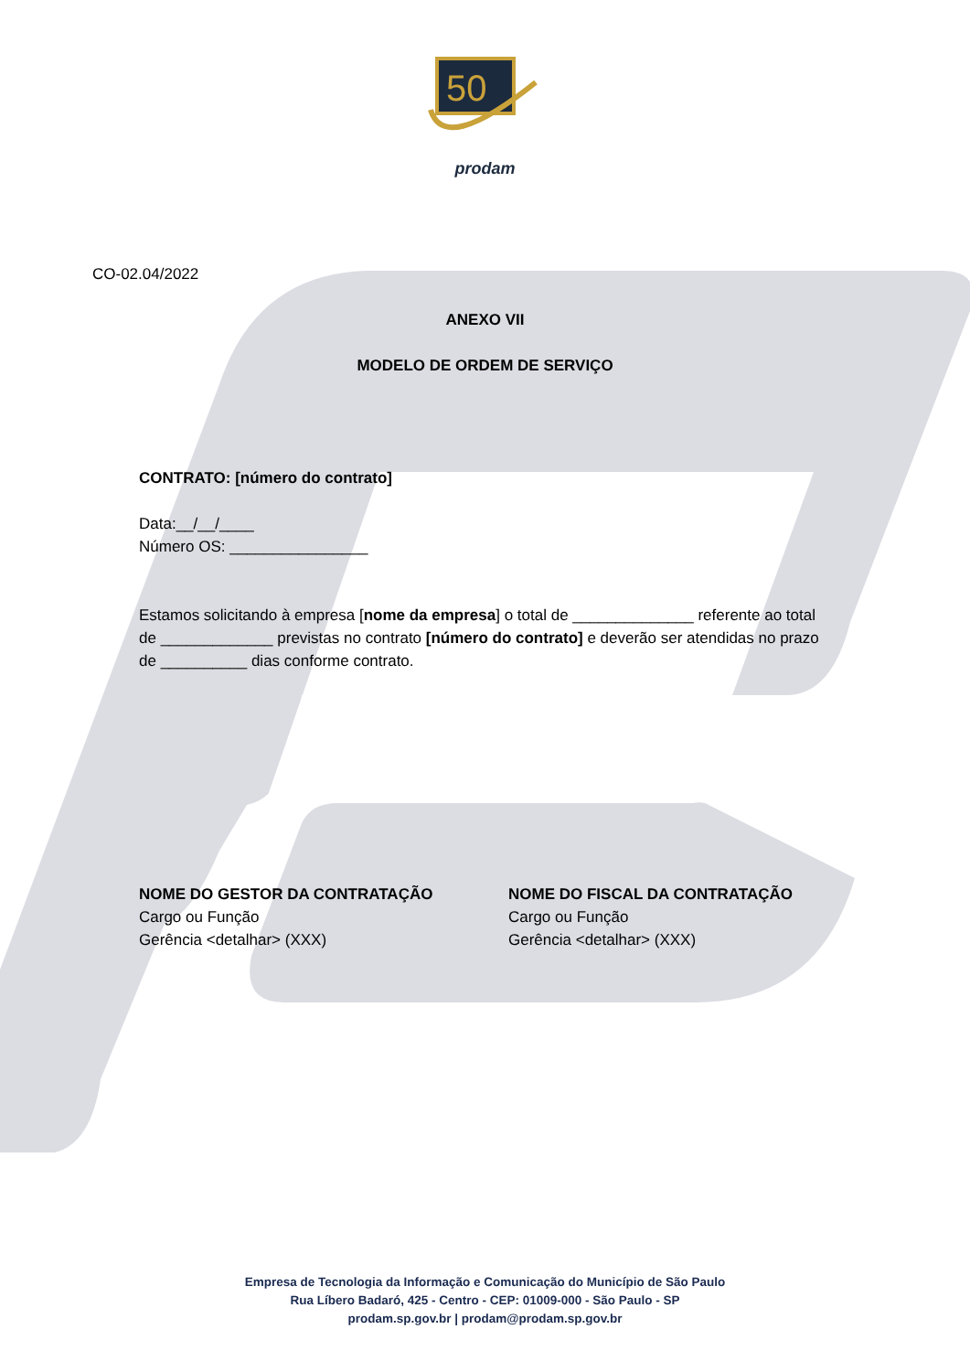50
prodam
CO-02.04/2022
ANEXO VII
MODELO DE ORDEM DE SERVIÇO
CONTRATO: [número do contrato]
Data:__/__/____
Número OS: ________________
Estamos solicitando à empresa [nome da empresa] o total de ______________ referente ao total de _____________ previstas no contrato [número do contrato] e deverão ser atendidas no prazo de __________ dias conforme contrato.
NOME DO GESTOR DA CONTRATAÇÃO
Cargo ou Função
Gerência <detalhar> (XXX)
NOME DO FISCAL DA CONTRATAÇÃO
Cargo ou Função
Gerência <detalhar> (XXX)
Empresa de Tecnologia da Informação e Comunicação do Município de São Paulo
Rua Líbero Badaró, 425 - Centro - CEP: 01009-000 - São Paulo - SP
prodam.sp.gov.br | prodam@prodam.sp.gov.br